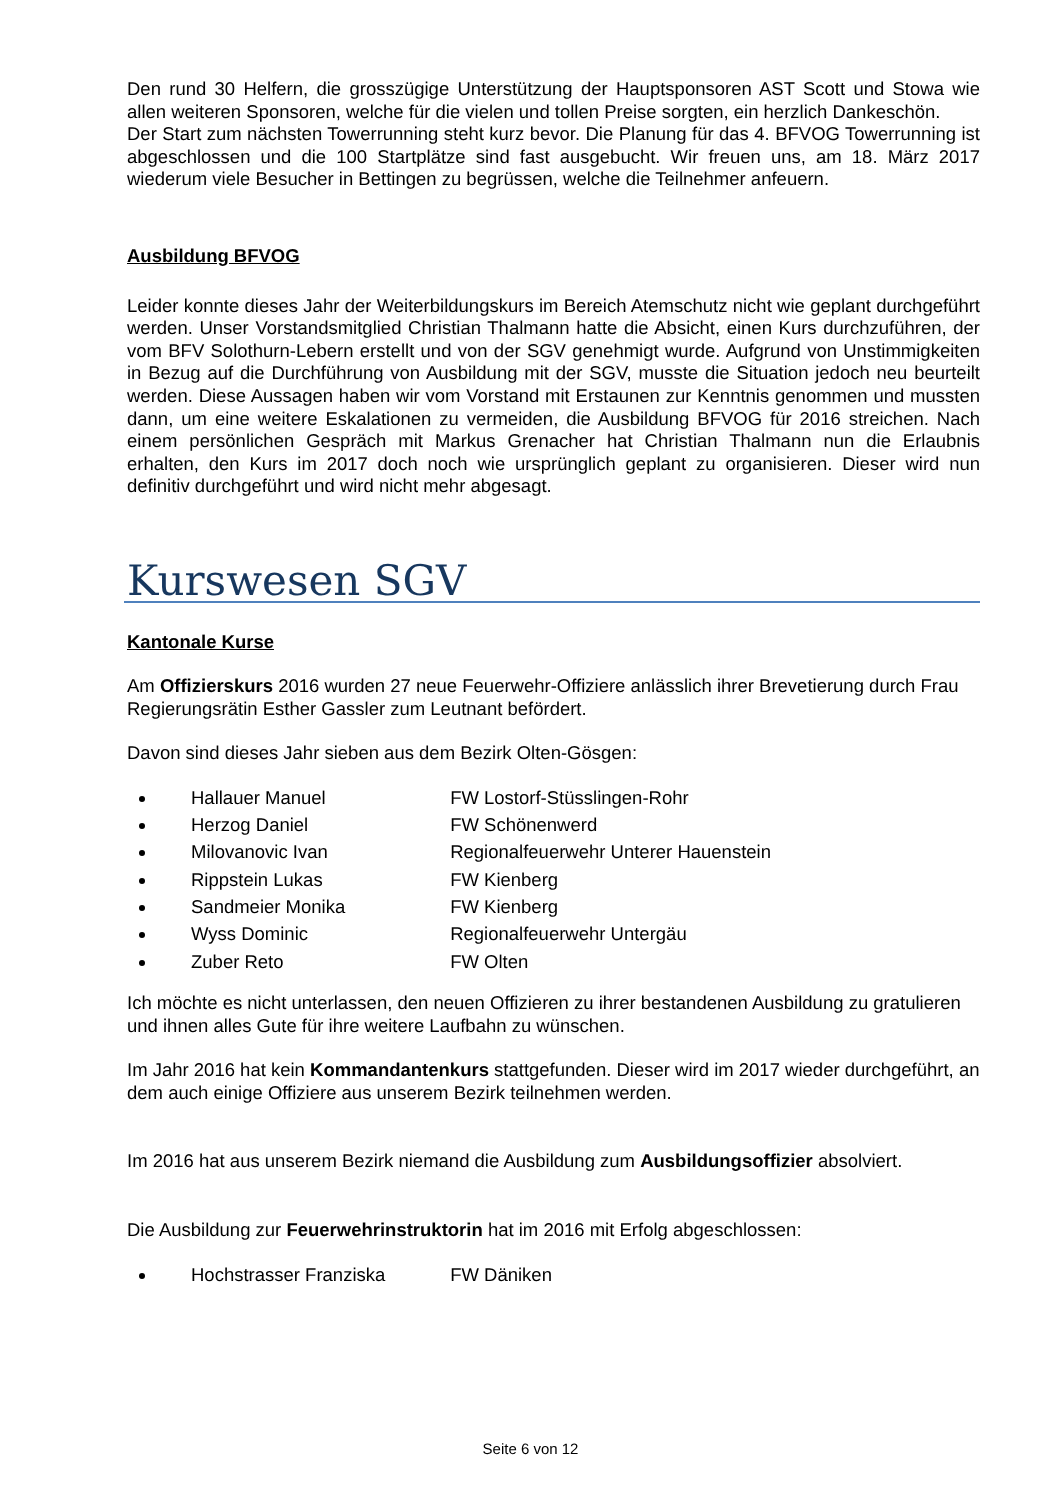Den rund 30 Helfern, die grosszügige Unterstützung der Hauptsponsoren AST Scott und Stowa wie allen weiteren Sponsoren, welche für die vielen und tollen Preise sorgten, ein herzlich Dankeschön.
Der Start zum nächsten Towerrunning steht kurz bevor. Die Planung für das 4. BFVOG Towerrunning ist abgeschlossen und die 100 Startplätze sind fast ausgebucht. Wir freuen uns, am 18. März 2017 wiederum viele Besucher in Bettingen zu begrüssen, welche die Teilnehmer anfeuern.
Ausbildung BFVOG
Leider konnte dieses Jahr der Weiterbildungskurs im Bereich Atemschutz nicht wie geplant durchgeführt werden. Unser Vorstandsmitglied Christian Thalmann hatte die Absicht, einen Kurs durchzuführen, der vom BFV Solothurn-Lebern erstellt und von der SGV genehmigt wurde. Aufgrund von Unstimmigkeiten in Bezug auf die Durchführung von Ausbildung mit der SGV, musste die Situation jedoch neu beurteilt werden. Diese Aussagen haben wir vom Vorstand mit Erstaunen zur Kenntnis genommen und mussten dann, um eine weitere Eskalationen zu vermeiden, die Ausbildung BFVOG für 2016 streichen. Nach einem persönlichen Gespräch mit Markus Grenacher hat Christian Thalmann nun die Erlaubnis erhalten, den Kurs im 2017 doch noch wie ursprünglich geplant zu organisieren. Dieser wird nun definitiv durchgeführt und wird nicht mehr abgesagt.
Kurswesen SGV
Kantonale Kurse
Am Offizierskurs 2016 wurden 27 neue Feuerwehr-Offiziere anlässlich ihrer Brevetierung durch Frau Regierungsrätin Esther Gassler zum Leutnant befördert.
Davon sind dieses Jahr sieben aus dem Bezirk Olten-Gösgen:
Hallauer Manuel FW Lostorf-Stüsslingen-Rohr
Herzog Daniel FW Schönenwerd
Milovanovic Ivan Regionalfeuerwehr Unterer Hauenstein
Rippstein Lukas FW Kienberg
Sandmeier Monika FW Kienberg
Wyss Dominic Regionalfeuerwehr Untergäu
Zuber Reto FW Olten
Ich möchte es nicht unterlassen, den neuen Offizieren zu ihrer bestandenen Ausbildung zu gratulieren und ihnen alles Gute für ihre weitere Laufbahn zu wünschen.
Im Jahr 2016 hat kein Kommandantenkurs stattgefunden. Dieser wird im 2017 wieder durchgeführt, an dem auch einige Offiziere aus unserem Bezirk teilnehmen werden.
Im 2016 hat aus unserem Bezirk niemand die Ausbildung zum Ausbildungsoffizier absolviert.
Die Ausbildung zur Feuerwehrinstruktorin hat im 2016 mit Erfolg abgeschlossen:
Hochstrasser Franziska FW Däniken
Seite 6 von 12